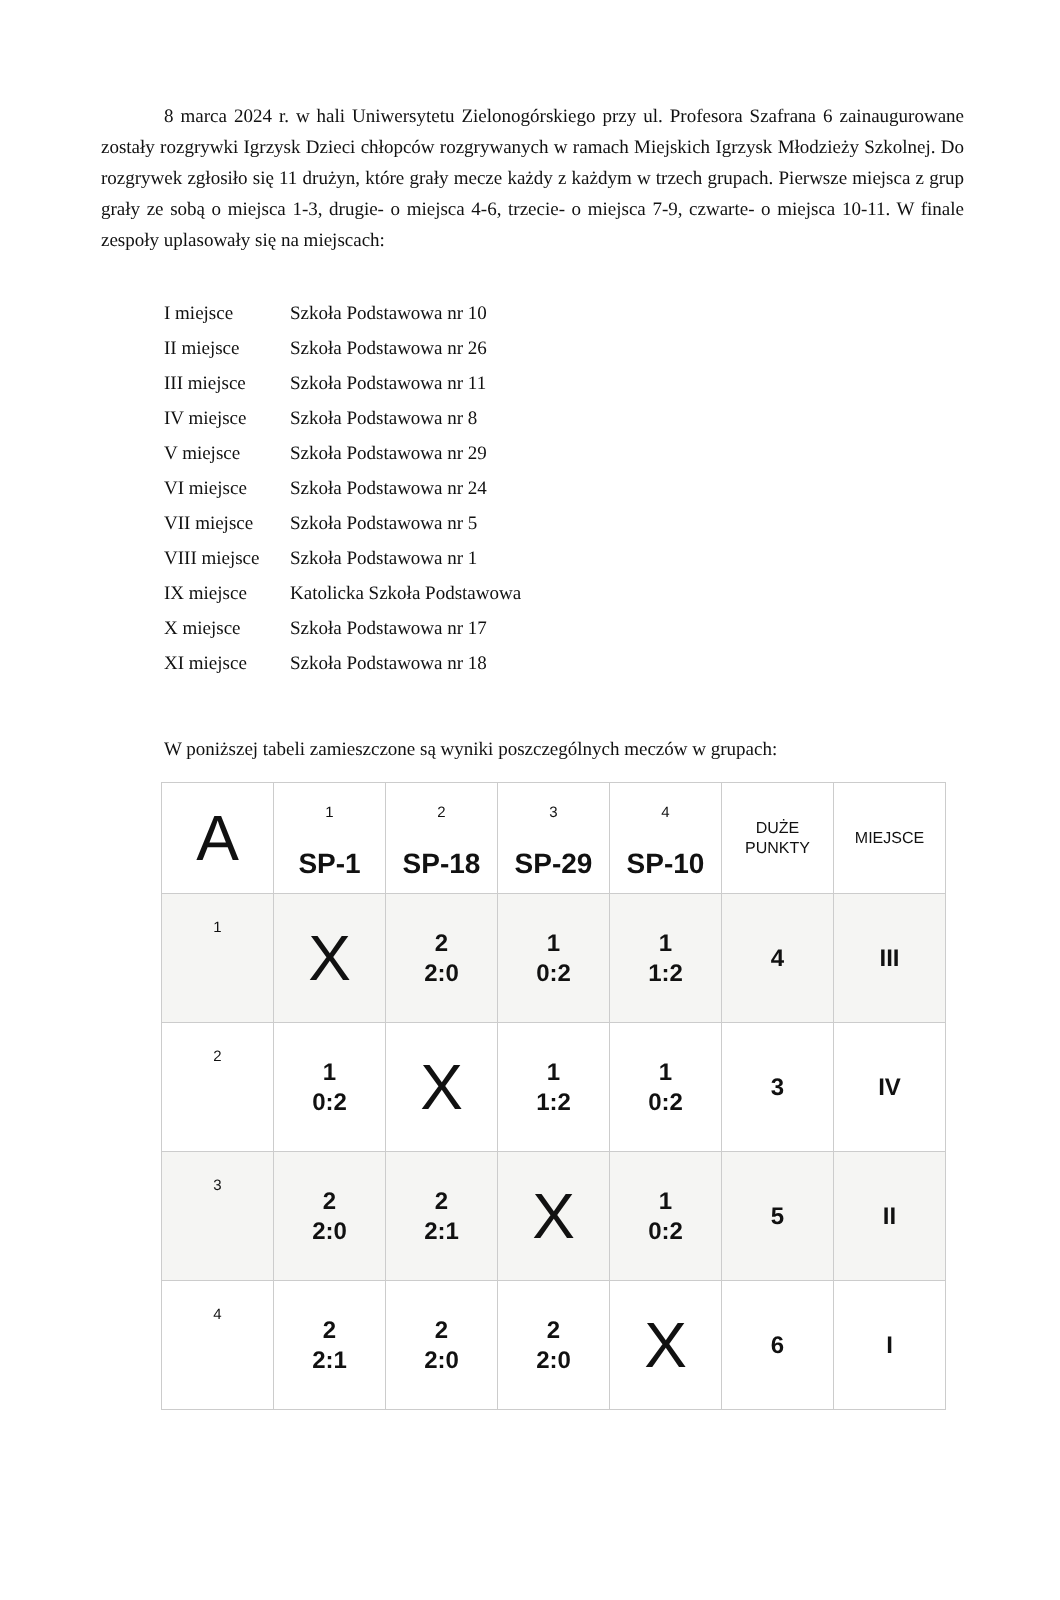8 marca 2024 r. w hali Uniwersytetu Zielonogórskiego przy ul. Profesora Szafrana 6 zainaugurowane zostały rozgrywki Igrzysk Dzieci chłopców rozgrywanych w ramach Miejskich Igrzysk Młodzieży Szkolnej. Do rozgrywek zgłosiło się 11 drużyn, które grały mecze każdy z każdym w trzech grupach. Pierwsze miejsca z grup grały ze sobą o miejsca 1-3, drugie- o miejsca 4-6, trzecie- o miejsca 7-9, czwarte- o miejsca 10-11. W finale zespoły uplasowały się na miejscach:
I miejsce Szkoła Podstawowa nr 10
II miejsce Szkoła Podstawowa nr 26
III miejsce Szkoła Podstawowa nr 11
IV miejsce Szkoła Podstawowa nr 8
V miejsce Szkoła Podstawowa nr 29
VI miejsce Szkoła Podstawowa nr 24
VII miejsce Szkoła Podstawowa nr 5
VIII miejsce Szkoła Podstawowa nr 1
IX miejsce Katolicka Szkoła Podstawowa
X miejsce Szkoła Podstawowa nr 17
XI miejsce Szkoła Podstawowa nr 18
W poniższej tabeli zamieszczone są wyniki poszczególnych meczów w grupach:
| A | 1 SP-1 | 2 SP-18 | 3 SP-29 | 4 SP-10 | DUŻE PUNKTY | MIEJSCE |
| 1 | X | 2 2:0 | 1 0:2 | 1 1:2 | 4 | III |
| 2 | 1 0:2 | X | 1 1:2 | 1 0:2 | 3 | IV |
| 3 | 2 2:0 | 2 2:1 | X | 1 0:2 | 5 | II |
| 4 | 2 2:1 | 2 2:0 | 2 2:0 | X | 6 | I |